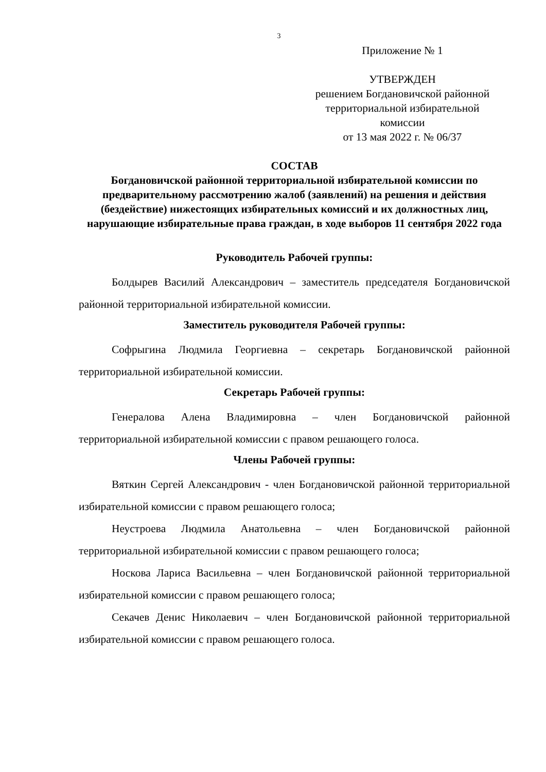3
Приложение № 1
УТВЕРЖДЕН
решением Богдановичской районной
территориальной избирательной
комиссии
от 13 мая 2022 г. № 06/37
СОСТАВ
Богдановичской районной территориальной избирательной комиссии по предварительному рассмотрению жалоб (заявлений) на решения и действия (бездействие) нижестоящих избирательных комиссий и их должностных лиц, нарушающие избирательные права граждан, в ходе выборов 11 сентября 2022 года
Руководитель Рабочей группы:
Болдырев Василий Александрович – заместитель председателя Богдановичской районной территориальной избирательной комиссии.
Заместитель руководителя Рабочей группы:
Софрыгина Людмила Георгиевна – секретарь Богдановичской районной территориальной избирательной комиссии.
Секретарь Рабочей группы:
Генералова Алена Владимировна – член Богдановичской районной территориальной избирательной комиссии с правом решающего голоса.
Члены Рабочей группы:
Вяткин Сергей Александрович - член Богдановичской районной территориальной избирательной комиссии с правом решающего голоса;
Неустроева Людмила Анатольевна – член Богдановичской районной территориальной избирательной комиссии с правом решающего голоса;
Носкова Лариса Васильевна – член Богдановичской районной территориальной избирательной комиссии с правом решающего голоса;
Секачев Денис Николаевич – член Богдановичской районной территориальной избирательной комиссии с правом решающего голоса.